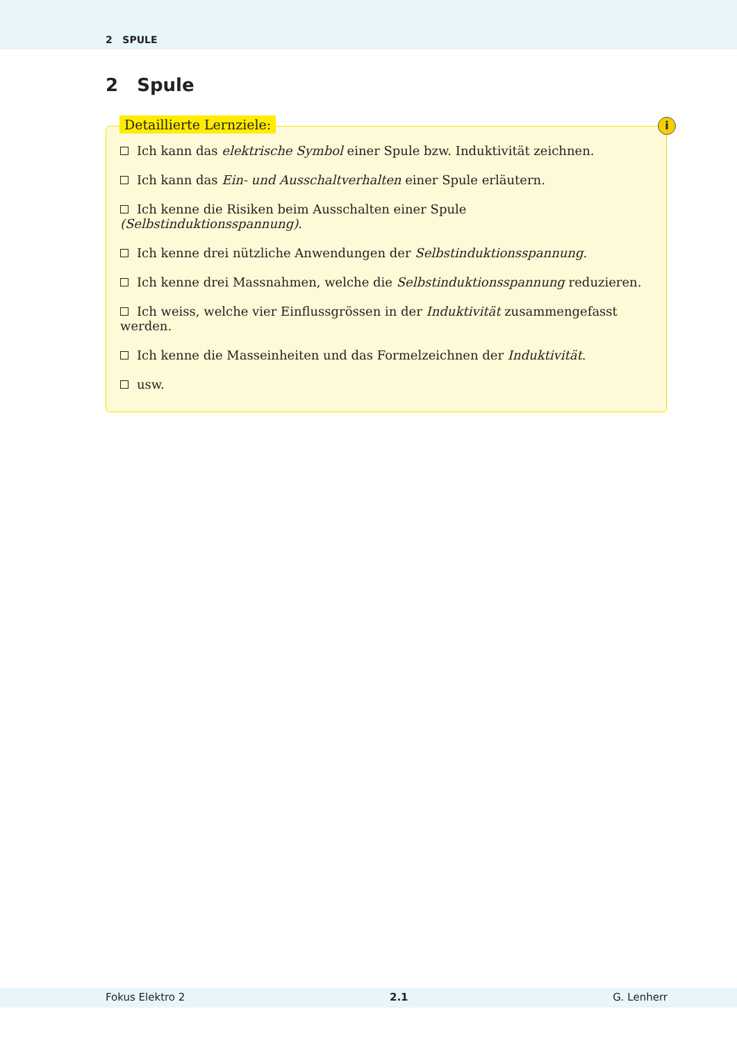2 SPULE
2 Spule
Detaillierte Lernziele: i
Ich kann das elektrische Symbol einer Spule bzw. Induktivität zeichnen.
Ich kann das Ein- und Ausschaltverhalten einer Spule erläutern.
Ich kenne die Risiken beim Ausschalten einer Spule (Selbstinduktionsspannung).
Ich kenne drei nützliche Anwendungen der Selbstinduktionsspannung.
Ich kenne drei Massnahmen, welche die Selbstinduktionsspannung reduzieren.
Ich weiss, welche vier Einflussgrössen in der Induktivität zusammengefasst werden.
Ich kenne die Masseinheiten und das Formelzeichnen der Induktivität.
usw.
Fokus Elektro 2 2.1 G. Lenherr